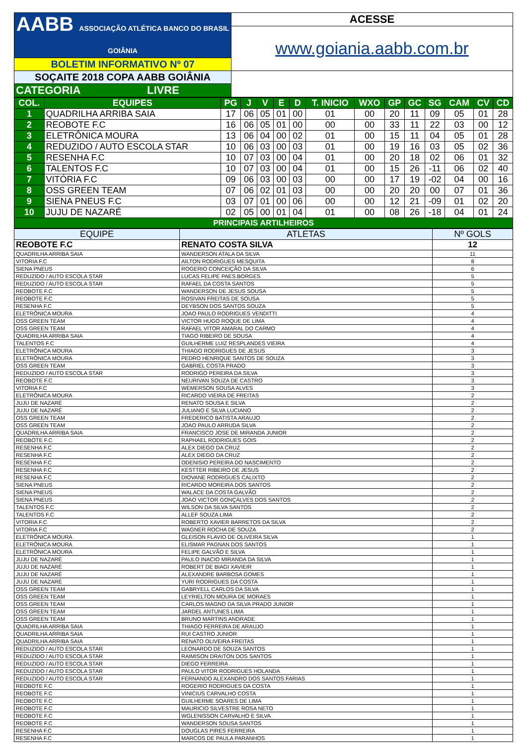| AABB ASSOCIAÇÃO ATLÉTICA BANCO DO BRASIL GOIÂNIA | ACESSE |
| | www.goiania.aabb.com.br |
| BOLETIM INFORMATIVO Nº 07 | |
| SOÇAITE 2018 COPA AABB GOIÂNIA | |
| CATEGORIA LIVRE | |
| COL. | EQUIPES | PG | J | V | E | D | T. INICIO | WXO | GP | GC | SG | CAM | CV | CD |
| 1 | QUADRILHA ARRIBA SAIA | 17 | 06 | 05 | 01 | 00 | 01 | 00 | 20 | 11 | 09 | 05 | 01 | 28 |
| 2 | REOBOTE F.C | 16 | 06 | 05 | 01 | 00 | 00 | 00 | 33 | 11 | 22 | 03 | 00 | 12 |
| 3 | ELETRÔNICA MOURA | 13 | 06 | 04 | 00 | 02 | 01 | 00 | 15 | 11 | 04 | 05 | 01 | 28 |
| 4 | REDUZIDO / AUTO ESCOLA STAR | 10 | 06 | 03 | 00 | 03 | 01 | 00 | 19 | 16 | 03 | 05 | 02 | 36 |
| 5 | RESENHA F.C | 10 | 07 | 03 | 00 | 04 | 01 | 00 | 20 | 18 | 02 | 06 | 01 | 32 |
| 6 | TALENTOS F.C | 10 | 07 | 03 | 00 | 04 | 01 | 00 | 15 | 26 | -11 | 06 | 02 | 40 |
| 7 | VITÓRIA F.C | 09 | 06 | 03 | 00 | 03 | 00 | 00 | 17 | 19 | -02 | 04 | 00 | 16 |
| 8 | OSS GREEN TEAM | 07 | 06 | 02 | 01 | 03 | 00 | 00 | 20 | 20 | 00 | 07 | 01 | 36 |
| 9 | SIENA PNEUS F.C | 03 | 07 | 01 | 00 | 06 | 00 | 00 | 12 | 21 | -09 | 01 | 02 | 20 |
| 10 | JUJU DE NAZARÉ | 02 | 05 | 00 | 01 | 04 | 01 | 00 | 08 | 26 | -18 | 04 | 01 | 24 |
| PRINCIPAIS ARTILHEIROS | | | | | | | | | | | | | | |
| EQUIPE | ATLETAS | Nº GOLS |
| REOBOTE F.C | RENATO COSTA SILVA | 12 |
| QUADRILHA ARRIBA SAIA | WANDERSON ATALA DA SILVA | 11 |
| VITORIA F.C | AILTON RODRIGUES MESQUITA | 8 |
| SIENA PNEUS | ROGERIO CONCEIÇÃO DA SILVA | 6 |
| REDUZIDO / AUTO ESCOLA STAR | LUCAS FELIPE PAES BORGES | 5 |
| REDUZIDO / AUTO ESCOLA STAR | RAFAEL DA COSTA SANTOS | 5 |
| REOBOTE F.C | WANDERSON DE JESUS SOUSA | 5 |
| REOBOTE F.C | ROSIVAN FREITAS DE SOUSA | 5 |
| RESENHA F.C | DEYBSON DOS SANTOS SOUZA | 5 |
| ELETRÔNICA MOURA | JOAO PAULO RODRIGUES VENDITTI | 4 |
| OSS GREEN TEAM | VICTOR HUGO ROQUE DE LIMA | 4 |
| OSS GREEN TEAM | RAFAEL VITOR AMARAL DO CARMO | 4 |
| QUADRILHA ARRIBA SAIA | TIAGO RIBEIRO DE SOUSA | 4 |
| TALENTOS F.C | GUILHERME LUIZ RESPLANDES VIEIRA | 4 |
| ELETRÔNICA MOURA | THIAGO RODRIGUES DE JESUS | 3 |
| ELETRÔNICA MOURA | PEDRO HENRIQUE SANTOS DE SOUZA | 3 |
| OSS GREEN TEAM | GABRIEL COSTA PRADO | 3 |
| REDUZIDO / AUTO ESCOLA STAR | RODRIGO PEREIRA DA SILVA | 3 |
| REOBOTE F.C | NEURIVAN SOUZA DE CASTRO | 3 |
| VITORIA F.C | WEMERSON SOUSA ALVES | 3 |
| ELETRÔNICA MOURA | RICARDO VIEIRA DE FREITAS | 2 |
| JUJU DE NAZARÉ | RENATO SOUSA E SILVA | 2 |
| JUJU DE NAZARÉ | JULIANO E SILVA LUCIANO | 2 |
| OSS GREEN TEAM | FREDERICO BATISTA ARAUJO | 2 |
| OSS GREEN TEAM | JOAO PAULO ARRUDA SILVA | 2 |
| QUADRILHA ARRIBA SAIA | FRANCISCO JOSE DE MIRANDA JUNIOR | 2 |
| REOBOTE F.C | RAPHAEL RODRIGUES GOIS | 2 |
| RESENHA F.C | ALEX DIEGO DA CRUZ | 2 |
| RESENHA F.C | ALEX DIEGO DA CRUZ | 2 |
| RESENHA F.C | ODENISIO PEREIRA DO NASCIMENTO | 2 |
| RESENHA F.C | KESTTER RIBEIRO DE JESUS | 2 |
| RESENHA F.C | DIOVANE RODRIGUES CALIXTO | 2 |
| SIENA PNEUS | RICARDO MOREIRA DOS SANTOS | 2 |
| SIENA PNEUS | WALACE DA COSTA GALVÃO | 2 |
| SIENA PNEUS | JOAO VICTOR GONÇALVES DOS SANTOS | 2 |
| TALENTOS F.C | WILSON DA SILVA SANTOS | 2 |
| TALENTOS F.C | ALLEF SOUZA LIMA | 2 |
| VITORIA F.C | ROBERTO XAVIER BARRETOS DA SILVA | 2 |
| VITORIA F.C | WAGNER ROCHA DE SOUZA | 2 |
| ELETRÔNICA MOURA | GLEISON FLAVIO DE OLIVEIRA SILVA | 1 |
| ELETRÔNICA MOURA | ELISMAR PAGNAN DOS SANTOS | 1 |
| ELETRÔNICA MOURA | FELIPE GALVÃO E SILVA | 1 |
| JUJU DE NAZARÉ | PAULO INACIO MIRANDA DA SILVA | 1 |
| JUJU DE NAZARÉ | ROBERT DE BIAGI XAVIEIR | 1 |
| JUJU DE NAZARÉ | ALEXANDRE BARBOSA GOMES | 1 |
| JUJU DE NAZARÉ | YURI RODRIGUES DA COSTA | 1 |
| OSS GREEN TEAM | GABRYELL CARLOS DA SILVA | 1 |
| OSS GREEN TEAM | LEYRIELTON MOURA DE MORAES | 1 |
| OSS GREEN TEAM | CARLOS MAGNO DA SILVA PRADO JUNIOR | 1 |
| OSS GREEN TEAM | JARDEL ANTUNES LIMA | 1 |
| OSS GREEN TEAM | BRUNO MARTINS ANDRADE | 1 |
| QUADRILHA ARRIBA SAIA | THIAGO FERREIRA DE ARAUJO | 1 |
| QUADRILHA ARRIBA SAIA | RUI CASTRO JUNIOR | 1 |
| QUADRILHA ARRIBA SAIA | RENATO OLIVEIRA FREITAS | 1 |
| REDUZIDO / AUTO ESCOLA STAR | LEONARDO DE SOUZA SANTOS | 1 |
| REDUZIDO / AUTO ESCOLA STAR | RAIMISON DRAITON DOS SANTOS | 1 |
| REDUZIDO / AUTO ESCOLA STAR | DIEGO FERREIRA | 1 |
| REDUZIDO / AUTO ESCOLA STAR | PAULO VITOR RODRIGUES HOLANDA | 1 |
| REDUZIDO / AUTO ESCOLA STAR | FERNANDO ALEXANDRO DOS SANTOS FARIAS | 1 |
| REOBOTE F.C | ROGERIO RODRIGUES DA COSTA | 1 |
| REOBOTE F.C | VINICIUS CARVALHO COSTA | 1 |
| REOBOTE F.C | GUILHERME SOARES DE LIMA | 1 |
| REOBOTE F.C | MAURICIO SILVESTRE ROSA NETO | 1 |
| REOBOTE F.C | WGLENISSON CARVALHO E SILVA | 1 |
| REOBOTE F.C | WANDERSON SOUSA SANTOS | 1 |
| RESENHA F.C | DOUGLAS PIRES FERREIRA | 1 |
| RESENHA F.C | MARCOS DE PAULA PARANHOS | 1 |